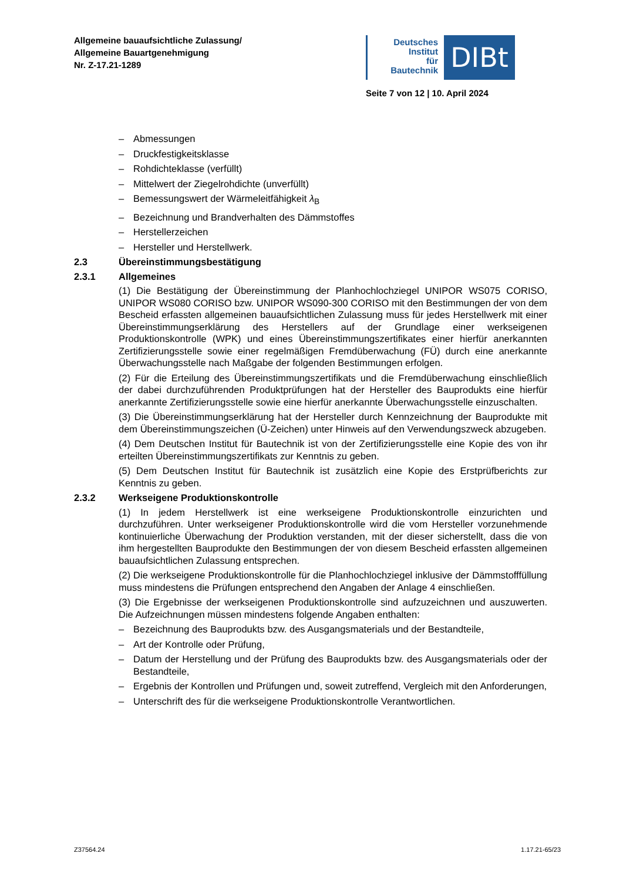Allgemeine bauaufsichtliche Zulassung/
Allgemeine Bauartgenehmigung
Nr. Z-17.21-1289
Deutsches
Institut
für
Bautechnik
DIBt
Seite 7 von 12 | 10. April 2024
– Abmessungen
– Druckfestigkeitsklasse
– Rohdichteklasse (verfüllt)
– Mittelwert der Ziegelrohdichte (unverfüllt)
– Bemessungswert der Wärmeleitfähigkeit λ<sub>B</sub>
– Bezeichnung und Brandverhalten des Dämmstoffes
– Herstellerzeichen
– Hersteller und Herstellwerk.
2.3 Übereinstimmungsbestätigung
2.3.1 Allgemeines
(1) Die Bestätigung der Übereinstimmung der Planhochlochziegel UNIPOR WS075 CORISO, UNIPOR WS080 CORISO bzw. UNIPOR WS090-300 CORISO mit den Bestimmungen der von dem Bescheid erfassten allgemeinen bauaufsichtlichen Zulassung muss für jedes Herstellwerk mit einer Übereinstimmungserklärung des Herstellers auf der Grundlage einer werkseigenen Produktionskontrolle (WPK) und eines Übereinstimmungszertifikates einer hierfür anerkannten Zertifizierungsstelle sowie einer regelmäßigen Fremdüberwachung (FÜ) durch eine anerkannte Überwachungsstelle nach Maßgabe der folgenden Bestimmungen erfolgen.
(2) Für die Erteilung des Übereinstimmungszertifikats und die Fremdüberwachung einschließlich der dabei durchzuführenden Produktprüfungen hat der Hersteller des Bauprodukts eine hierfür anerkannte Zertifizierungsstelle sowie eine hierfür anerkannte Überwachungsstelle einzuschalten.
(3) Die Übereinstimmungserklärung hat der Hersteller durch Kennzeichnung der Bauprodukte mit dem Übereinstimmungszeichen (Ü-Zeichen) unter Hinweis auf den Verwendungszweck abzugeben.
(4) Dem Deutschen Institut für Bautechnik ist von der Zertifizierungsstelle eine Kopie des von ihr erteilten Übereinstimmungszertifikats zur Kenntnis zu geben.
(5) Dem Deutschen Institut für Bautechnik ist zusätzlich eine Kopie des Erstprüfberichts zur Kenntnis zu geben.
2.3.2 Werkseigene Produktionskontrolle
(1) In jedem Herstellwerk ist eine werkseigene Produktionskontrolle einzurichten und durchzuführen. Unter werkseigener Produktionskontrolle wird die vom Hersteller vorzunehmende kontinuierliche Überwachung der Produktion verstanden, mit der dieser sicherstellt, dass die von ihm hergestellten Bauprodukte den Bestimmungen der von diesem Bescheid erfassten allgemeinen bauaufsichtlichen Zulassung entsprechen.
(2) Die werkseigene Produktionskontrolle für die Planhochlochziegel inklusive der Dämmstofffüllung muss mindestens die Prüfungen entsprechend den Angaben der Anlage 4 einschließen.
(3) Die Ergebnisse der werkseigenen Produktionskontrolle sind aufzuzeichnen und auszuwerten. Die Aufzeichnungen müssen mindestens folgende Angaben enthalten:
– Bezeichnung des Bauprodukts bzw. des Ausgangsmaterials und der Bestandteile,
– Art der Kontrolle oder Prüfung,
– Datum der Herstellung und der Prüfung des Bauprodukts bzw. des Ausgangsmaterials oder der Bestandteile,
– Ergebnis der Kontrollen und Prüfungen und, soweit zutreffend, Vergleich mit den Anforderungen,
– Unterschrift des für die werkseigene Produktionskontrolle Verantwortlichen.
Z37564.24 1.17.21-65/23